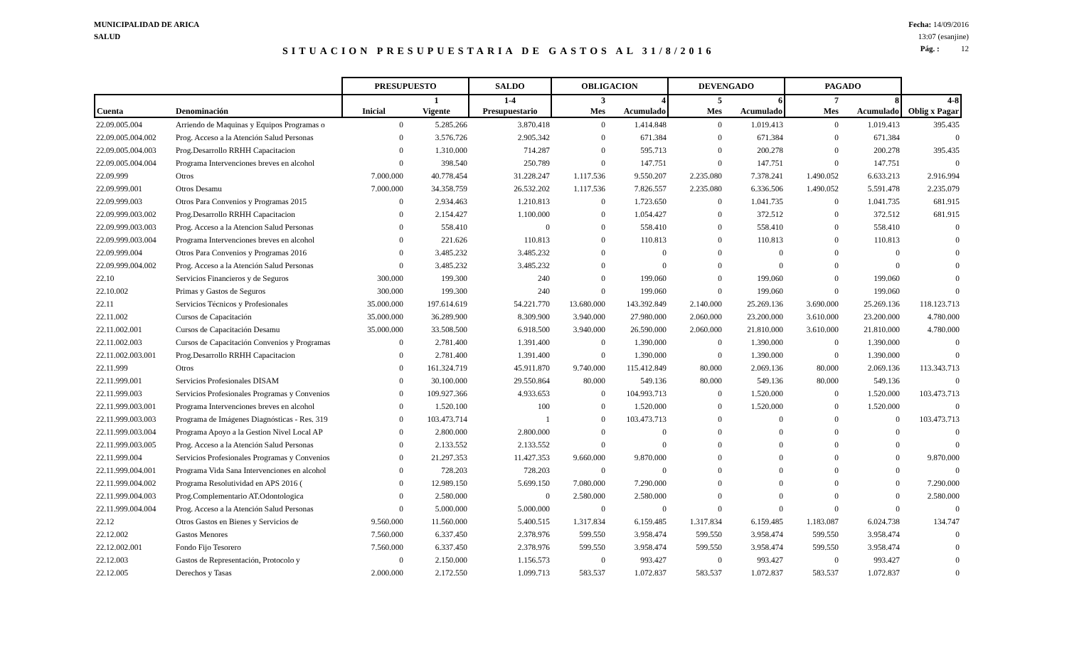MUNICIPALIDAD DE ARICA
SALUD
Fecha: 14/09/2016
13:07 (esanjine)
Pág. : 12
SITUACION PRESUPUESTARIA DE GASTOS AL 31/8/2016
| | | PRESUPUESTO | | SALDO | OBLIGACION | | DEVENGADO | | PAGADO | | |
| Cuenta | Denominación | Inicial | 1 Vigente | 1-4 Presupuestario | 3 Mes | 4 Acumulado | 5 Mes | 6 Acumulado | 7 Mes | 8 Acumulado | 4-8 Oblig x Pagar |
| 22.09.005.004 | Arriendo de Maquinas y Equipos Programas o | 0 | 5.285.266 | 3.870.418 | 0 | 1.414.848 | 0 | 1.019.413 | 0 | 1.019.413 | 395.435 |
| 22.09.005.004.002 | Prog. Acceso a la Atención Salud Personas | 0 | 3.576.726 | 2.905.342 | 0 | 671.384 | 0 | 671.384 | 0 | 671.384 | 0 |
| 22.09.005.004.003 | Prog.Desarrollo RRHH Capacitacion | 0 | 1.310.000 | 714.287 | 0 | 595.713 | 0 | 200.278 | 0 | 200.278 | 395.435 |
| 22.09.005.004.004 | Programa Intervenciones breves en alcohol | 0 | 398.540 | 250.789 | 0 | 147.751 | 0 | 147.751 | 0 | 147.751 | 0 |
| 22.09.999 | Otros | 7.000.000 | 40.778.454 | 31.228.247 | 1.117.536 | 9.550.207 | 2.235.080 | 7.378.241 | 1.490.052 | 6.633.213 | 2.916.994 |
| 22.09.999.001 | Otros Desamu | 7.000.000 | 34.358.759 | 26.532.202 | 1.117.536 | 7.826.557 | 2.235.080 | 6.336.506 | 1.490.052 | 5.591.478 | 2.235.079 |
| 22.09.999.003 | Otros Para Convenios y Programas 2015 | 0 | 2.934.463 | 1.210.813 | 0 | 1.723.650 | 0 | 1.041.735 | 0 | 1.041.735 | 681.915 |
| 22.09.999.003.002 | Prog.Desarrollo RRHH Capacitacion | 0 | 2.154.427 | 1.100.000 | 0 | 1.054.427 | 0 | 372.512 | 0 | 372.512 | 681.915 |
| 22.09.999.003.003 | Prog. Acceso a la Atencion Salud Personas | 0 | 558.410 | 0 | 0 | 558.410 | 0 | 558.410 | 0 | 558.410 | 0 |
| 22.09.999.003.004 | Programa Intervenciones breves en alcohol | 0 | 221.626 | 110.813 | 0 | 110.813 | 0 | 110.813 | 0 | 110.813 | 0 |
| 22.09.999.004 | Otros Para Convenios y Programas 2016 | 0 | 3.485.232 | 3.485.232 | 0 | 0 | 0 | 0 | 0 | 0 | 0 |
| 22.09.999.004.002 | Prog. Acceso a la Atención Salud Personas | 0 | 3.485.232 | 3.485.232 | 0 | 0 | 0 | 0 | 0 | 0 | 0 |
| 22.10 | Servicios Financieros y de Seguros | 300.000 | 199.300 | 240 | 0 | 199.060 | 0 | 199.060 | 0 | 199.060 | 0 |
| 22.10.002 | Primas y Gastos de Seguros | 300.000 | 199.300 | 240 | 0 | 199.060 | 0 | 199.060 | 0 | 199.060 | 0 |
| 22.11 | Servicios Técnicos y Profesionales | 35.000.000 | 197.614.619 | 54.221.770 | 13.680.000 | 143.392.849 | 2.140.000 | 25.269.136 | 3.690.000 | 25.269.136 | 118.123.713 |
| 22.11.002 | Cursos de Capacitación | 35.000.000 | 36.289.900 | 8.309.900 | 3.940.000 | 27.980.000 | 2.060.000 | 23.200.000 | 3.610.000 | 23.200.000 | 4.780.000 |
| 22.11.002.001 | Cursos de Capacitación Desamu | 35.000.000 | 33.508.500 | 6.918.500 | 3.940.000 | 26.590.000 | 2.060.000 | 21.810.000 | 3.610.000 | 21.810.000 | 4.780.000 |
| 22.11.002.003 | Cursos de Capacitación Convenios y Programas | 0 | 2.781.400 | 1.391.400 | 0 | 1.390.000 | 0 | 1.390.000 | 0 | 1.390.000 | 0 |
| 22.11.002.003.001 | Prog.Desarrollo RRHH Capacitacion | 0 | 2.781.400 | 1.391.400 | 0 | 1.390.000 | 0 | 1.390.000 | 0 | 1.390.000 | 0 |
| 22.11.999 | Otros | 0 | 161.324.719 | 45.911.870 | 9.740.000 | 115.412.849 | 80.000 | 2.069.136 | 80.000 | 2.069.136 | 113.343.713 |
| 22.11.999.001 | Servicios Profesionales DISAM | 0 | 30.100.000 | 29.550.864 | 80.000 | 549.136 | 80.000 | 549.136 | 80.000 | 549.136 | 0 |
| 22.11.999.003 | Servicios Profesionales Programas y Convenios | 0 | 109.927.366 | 4.933.653 | 0 | 104.993.713 | 0 | 1.520.000 | 0 | 1.520.000 | 103.473.713 |
| 22.11.999.003.001 | Programa Intervenciones breves en alcohol | 0 | 1.520.100 | 100 | 0 | 1.520.000 | 0 | 1.520.000 | 0 | 1.520.000 | 0 |
| 22.11.999.003.003 | Programa de Imágenes Diagnósticas - Res. 319 | 0 | 103.473.714 | 1 | 0 | 103.473.713 | 0 | 0 | 0 | 0 | 103.473.713 |
| 22.11.999.003.004 | Programa Apoyo a la Gestion Nivel Local AP | 0 | 2.800.000 | 2.800.000 | 0 | 0 | 0 | 0 | 0 | 0 | 0 |
| 22.11.999.003.005 | Prog. Acceso a la Atención Salud Personas | 0 | 2.133.552 | 2.133.552 | 0 | 0 | 0 | 0 | 0 | 0 | 0 |
| 22.11.999.004 | Servicios Profesionales Programas y Convenios | 0 | 21.297.353 | 11.427.353 | 9.660.000 | 9.870.000 | 0 | 0 | 0 | 0 | 9.870.000 |
| 22.11.999.004.001 | Programa Vida Sana Intervenciones en alcohol | 0 | 728.203 | 728.203 | 0 | 0 | 0 | 0 | 0 | 0 | 0 |
| 22.11.999.004.002 | Programa Resolutividad en APS 2016 ( | 0 | 12.989.150 | 5.699.150 | 7.080.000 | 7.290.000 | 0 | 0 | 0 | 0 | 7.290.000 |
| 22.11.999.004.003 | Prog.Complementario AT.Odontologica | 0 | 2.580.000 | 0 | 2.580.000 | 2.580.000 | 0 | 0 | 0 | 0 | 2.580.000 |
| 22.11.999.004.004 | Prog. Acceso a la Atención Salud Personas | 0 | 5.000.000 | 5.000.000 | 0 | 0 | 0 | 0 | 0 | 0 | 0 |
| 22.12 | Otros Gastos en Bienes y Servicios de | 9.560.000 | 11.560.000 | 5.400.515 | 1.317.834 | 6.159.485 | 1.317.834 | 6.159.485 | 1.183.087 | 6.024.738 | 134.747 |
| 22.12.002 | Gastos Menores | 7.560.000 | 6.337.450 | 2.378.976 | 599.550 | 3.958.474 | 599.550 | 3.958.474 | 599.550 | 3.958.474 | 0 |
| 22.12.002.001 | Fondo Fijo Tesorero | 7.560.000 | 6.337.450 | 2.378.976 | 599.550 | 3.958.474 | 599.550 | 3.958.474 | 599.550 | 3.958.474 | 0 |
| 22.12.003 | Gastos de Representación, Protocolo y | 0 | 2.150.000 | 1.156.573 | 0 | 993.427 | 0 | 993.427 | 0 | 993.427 | 0 |
| 22.12.005 | Derechos y Tasas | 2.000.000 | 2.172.550 | 1.099.713 | 583.537 | 1.072.837 | 583.537 | 1.072.837 | 583.537 | 1.072.837 | 0 |